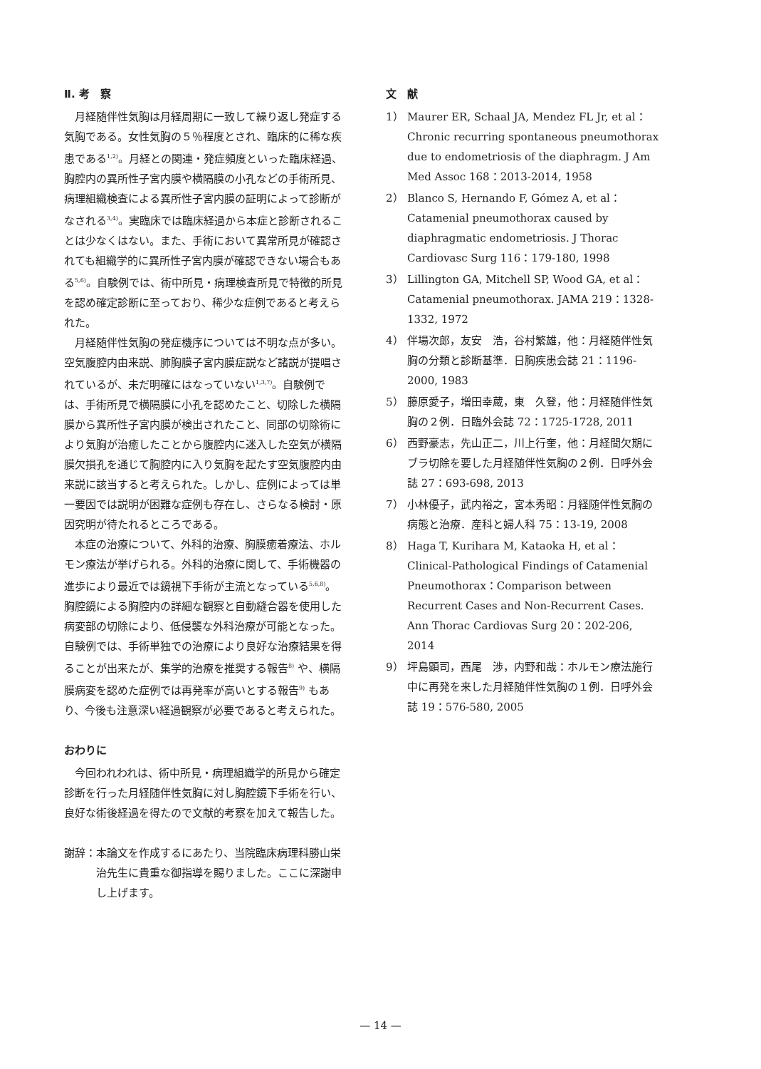Ⅱ. 考　察
月経随伴性気胸は月経周期に一致して繰り返し発症する気胸である。女性気胸の５％程度とされ、臨床的に稀な疾患である<sup>1,2)</sup>。月経との関連・発症頻度といった臨床経過、胸腔内の異所性子宮内膜や横隔膜の小孔などの手術所見、病理組織検査による異所性子宮内膜の証明によって診断がなされる<sup>3,4)</sup>。実臨床では臨床経過から本症と診断されることは少なくはない。また、手術において異常所見が確認されても組織学的に異所性子宮内膜が確認できない場合もある<sup>5,6)</sup>。自験例では、術中所見・病理検査所見で特徴的所見を認め確定診断に至っており、稀少な症例であると考えられた。
月経随伴性気胸の発症機序については不明な点が多い。空気腹腔内由来説、肺胸膜子宮内膜症説など諸説が提唱されているが、未だ明確にはなっていない<sup>1,3,7)</sup>。自験例では、手術所見で横隔膜に小孔を認めたこと、切除した横隔膜から異所性子宮内膜が検出されたこと、同部の切除術により気胸が治癒したことから腹腔内に迷入した空気が横隔膜欠損孔を通じて胸腔内に入り気胸を起たす空気腹腔内由来説に該当すると考えられた。しかし、症例によっては単一要因では説明が困難な症例も存在し、さらなる検討・原因究明が待たれるところである。
本症の治療について、外科的治療、胸膜癒着療法、ホルモン療法が挙げられる。外科的治療に関して、手術機器の進歩により最近では鏡視下手術が主流となっている<sup>5,6,8)</sup>。胸腔鏡による胸腔内の詳細な観察と自動縫合器を使用した病変部の切除により、低侵襲な外科治療が可能となった。自験例では、手術単独での治療により良好な治療結果を得ることが出来たが、集学的治療を推奨する報告<sup>8)</sup> や、横隔膜病変を認めた症例では再発率が高いとする報告<sup>9)</sup> もあり、今後も注意深い経過観察が必要であると考えられた。
おわりに
今回われわれは、術中所見・病理組織学的所見から確定診断を行った月経随伴性気胸に対し胸腔鏡下手術を行い、良好な術後経過を得たので文献的考察を加えて報告した。
謝辞： 本論文を作成するにあたり、当院臨床病理科勝山栄治先生に貴重な御指導を賜りました。ここに深謝申し上げます。
文　献
1） Maurer ER, Schaal JA, Mendez FL Jr, et al：Chronic recurring spontaneous pneumothorax due to endometriosis of the diaphragm. J Am Med Assoc 168：2013-2014, 1958
2） Blanco S, Hernando F, Gómez A, et al：Catamenial pneumothorax caused by diaphragmatic endometriosis. J Thorac Cardiovasc Surg 116：179-180, 1998
3） Lillington GA, Mitchell SP, Wood GA, et al：Catamenial pneumothorax. JAMA 219：1328-1332, 1972
4） 伴場次郎，友安　浩，谷村繁雄，他：月経随伴性気胸の分類と診断基準．日胸疾患会誌 21：1196-2000, 1983
5） 藤原愛子，増田幸蔵，東　久登，他：月経随伴性気胸の２例．日臨外会誌 72：1725-1728, 2011
6） 西野豪志，先山正二，川上行奎，他：月経間欠期にブラ切除を要した月経随伴性気胸の２例．日呼外会誌 27：693-698, 2013
7） 小林優子，武内裕之，宮本秀昭：月経随伴性気胸の病態と治療．産科と婦人科 75：13-19, 2008
8） Haga T, Kurihara M, Kataoka H, et al：Clinical-Pathological Findings of Catamenial Pneumothorax：Comparison between Recurrent Cases and Non-Recurrent Cases. Ann Thorac Cardiovas Surg 20：202-206, 2014
9） 坪島顕司，西尾　渉，内野和哉：ホルモン療法施行中に再発を来した月経随伴性気胸の１例．日呼外会誌 19：576-580, 2005
— 14 —